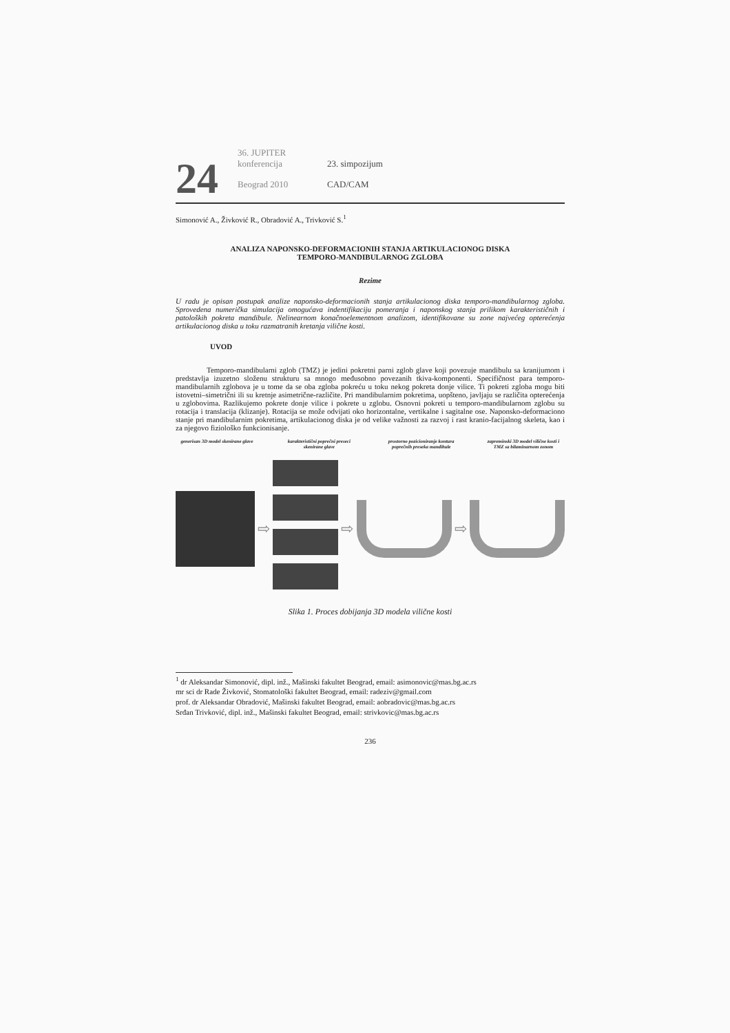24
36. JUPITER konferencija
Beograd 2010
23. simpozijum
CAD/CAM
Simonović A., Živković R., Obradović A., Trivković S.<sup>1</sup>
ANALIZA NAPONSKO-DEFORMACIONIH STANJA ARTIKULACIONOG DISKA
TEMPORO-MANDIBULARNOG ZGLOBA
Rezime
U radu je opisan postupak analize naponsko-deformacionih stanja artikulacionog diska temporo-mandibularnog zgloba. Sprovedena numerička simulacija omogućava indentifikaciju pomeranja i naponskog stanja prilikom karakterističnih i patoloških pokreta mandibule. Nelinearnom konačnoelementnom analizom, identifikovane su zone najvećeg opterećenja artikulacionog diska u toku razmatranih kretanja vilične kosti.
UVOD
Temporo-mandibularni zglob (TMZ) je jedini pokretni parni zglob glave koji povezuje mandibulu sa kranijumom i predstavlja izuzetno složenu strukturu sa mnogo međusobno povezanih tkiva-komponenti. Specifičnost para temporo-mandibularnih zglobova je u tome da se oba zgloba pokreću u toku nekog pokreta donje vilice. Ti pokreti zgloba mogu biti istovetni–simetrični ili su kretnje asimetrične-različite. Pri mandibularnim pokretima, uopšteno, javljaju se različita opterećenja u zglobovima. Razlikujemo pokrete donje vilice i pokrete u zglobu. Osnovni pokreti u temporo-mandibularnom zglobu su rotacija i translacija (klizanje). Rotacija se može odvijati oko horizontalne, vertikalne i sagitalne ose. Naponsko-deformaciono stanje pri mandibularnim pokretima, artikulacionog diska je od velike važnosti za razvoj i rast kranio-facijalnog skeleta, kao i za njegovo fiziološko funkcionisanje.
generisan 3D model skenirane glave
karakteristični poprečni preseci skenirane glave
prostorno pozicioniranje kontura poprečnih preseka mandibule
zapreminski 3D model vilične kosti i TMZ sa bilaminarnom zonom
⇨ ⇨ ⇨
Slika 1. Proces dobijanja 3D modela vilične kosti
<sup>1</sup> dr Aleksandar Simonović, dipl. inž., Mašinski fakultet Beograd, email: asimonovic@mas.bg.ac.rs
mr sci dr Rade Živković, Stomatološki fakultet Beograd, email: radeziv@gmail.com
prof. dr Aleksandar Obradović, Mašinski fakultet Beograd, email: aobradovic@mas.bg.ac.rs
Srđan Trivković, dipl. inž., Mašinski fakultet Beograd, email: strivkovic@mas.bg.ac.rs
236